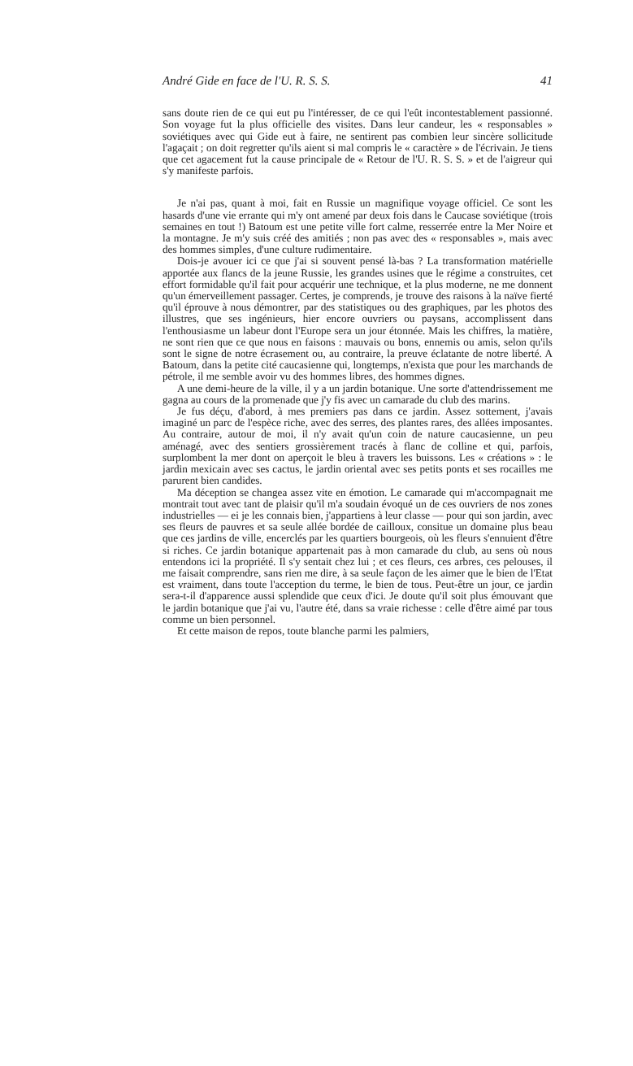André Gide en face de l'U. R. S. S. 41
sans doute rien de ce qui eut pu l'intéresser, de ce qui l'eût incontestablement passionné. Son voyage fut la plus officielle des visites. Dans leur candeur, les « responsables » soviétiques avec qui Gide eut à faire, ne sentirent pas combien leur sincère sollicitude l'agaçait ; on doit regretter qu'ils aient si mal compris le « caractère » de l'écrivain. Je tiens que cet agacement fut la cause principale de « Retour de l'U. R. S. S. » et de l'aigreur qui s'y manifeste parfois.
Je n'ai pas, quant à moi, fait en Russie un magnifique voyage officiel. Ce sont les hasards d'une vie errante qui m'y ont amené par deux fois dans le Caucase soviétique (trois semaines en tout !) Batoum est une petite ville fort calme, resserrée entre la Mer Noire et la montagne. Je m'y suis créé des amitiés ; non pas avec des « responsables », mais avec des hommes simples, d'une culture rudimentaire.
Dois-je avouer ici ce que j'ai si souvent pensé là-bas ? La transformation matérielle apportée aux flancs de la jeune Russie, les grandes usines que le régime a construites, cet effort formidable qu'il fait pour acquérir une technique, et la plus moderne, ne me donnent qu'un émerveillement passager. Certes, je comprends, je trouve des raisons à la naïve fierté qu'il éprouve à nous démontrer, par des statistiques ou des graphiques, par les photos des illustres, que ses ingénieurs, hier encore ouvriers ou paysans, accomplissent dans l'enthousiasme un labeur dont l'Europe sera un jour étonnée. Mais les chiffres, la matière, ne sont rien que ce que nous en faisons : mauvais ou bons, ennemis ou amis, selon qu'ils sont le signe de notre écrasement ou, au contraire, la preuve éclatante de notre liberté. A Batoum, dans la petite cité caucasienne qui, longtemps, n'exista que pour les marchands de pétrole, il me semble avoir vu des hommes libres, des hommes dignes.
A une demi-heure de la ville, il y a un jardin botanique. Une sorte d'attendrissement me gagna au cours de la promenade que j'y fis avec un camarade du club des marins.
Je fus déçu, d'abord, à mes premiers pas dans ce jardin. Assez sottement, j'avais imaginé un parc de l'espèce riche, avec des serres, des plantes rares, des allées imposantes. Au contraire, autour de moi, il n'y avait qu'un coin de nature caucasienne, un peu aménagé, avec des sentiers grossièrement tracés à flanc de colline et qui, parfois, surplombent la mer dont on aperçoit le bleu à travers les buissons. Les « créations » : le jardin mexicain avec ses cactus, le jardin oriental avec ses petits ponts et ses rocailles me parurent bien candides.
Ma déception se changea assez vite en émotion. Le camarade qui m'accompagnait me montrait tout avec tant de plaisir qu'il m'a soudain évoqué un de ces ouvriers de nos zones industrielles — ei je les connais bien, j'appartiens à leur classe — pour qui son jardin, avec ses fleurs de pauvres et sa seule allée bordée de cailloux, consitue un domaine plus beau que ces jardins de ville, encerclés par les quartiers bourgeois, où les fleurs s'ennuient d'être si riches. Ce jardin botanique appartenait pas à mon camarade du club, au sens où nous entendons ici la propriété. Il s'y sentait chez lui ; et ces fleurs, ces arbres, ces pelouses, il me faisait comprendre, sans rien me dire, à sa seule façon de les aimer que le bien de l'Etat est vraiment, dans toute l'acception du terme, le bien de tous. Peut-être un jour, ce jardin sera-t-il d'apparence aussi splendide que ceux d'ici. Je doute qu'il soit plus émouvant que le jardin botanique que j'ai vu, l'autre été, dans sa vraie richesse : celle d'être aimé par tous comme un bien personnel.
Et cette maison de repos, toute blanche parmi les palmiers,